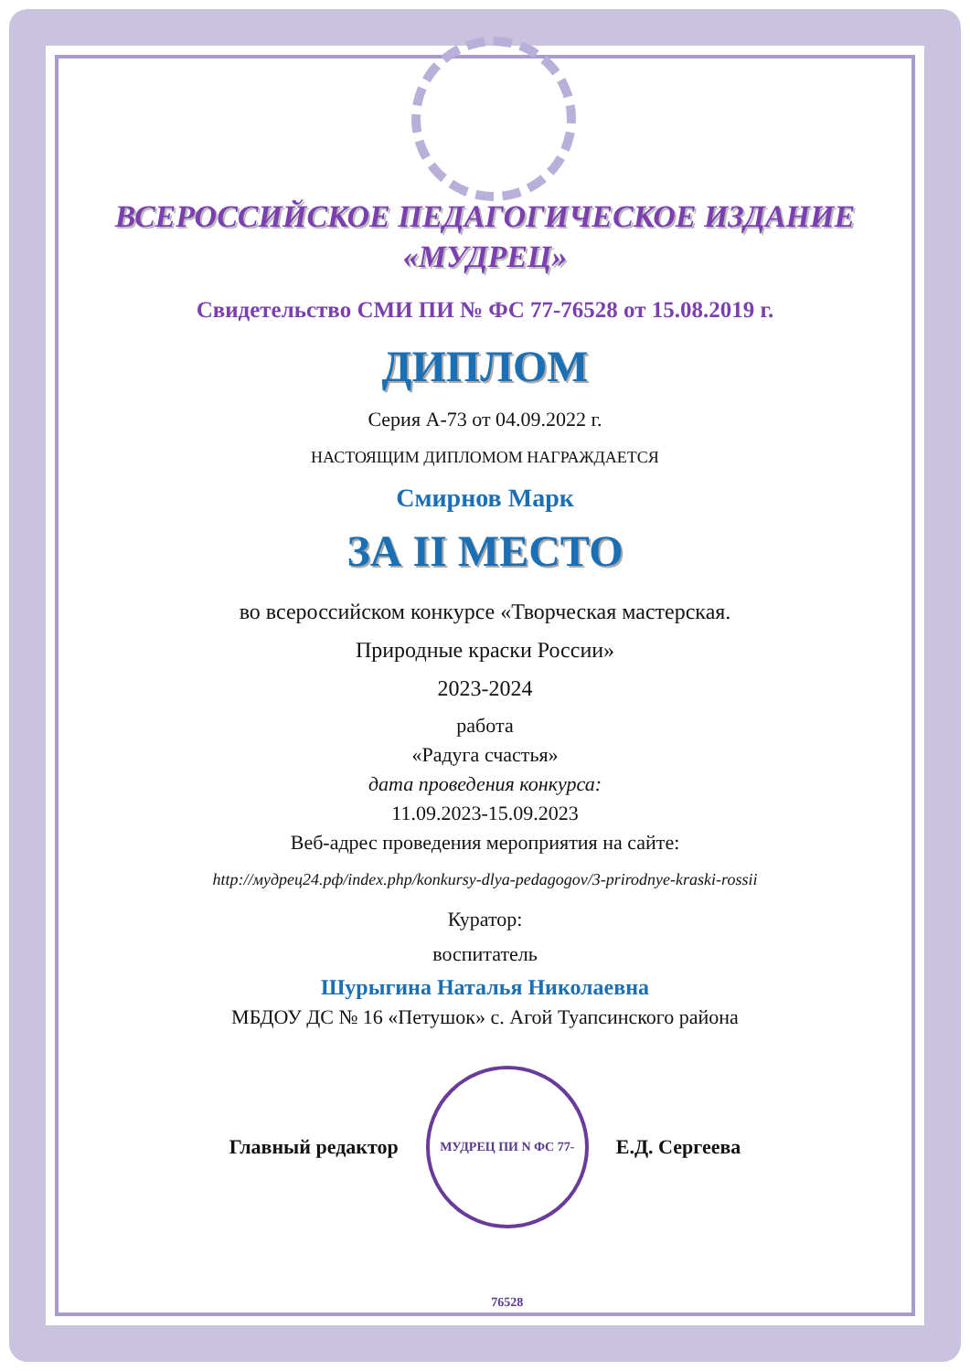ВСЕРОССИЙСКОЕ ПЕДАГОГИЧЕСКОЕ ИЗДАНИЕ
«МУДРЕЦ»
Свидетельство СМИ ПИ № ФС 77-76528 от 15.08.2019 г.
ДИПЛОМ
Серия А-73 от 04.09.2022 г.
НАСТОЯЩИМ ДИПЛОМОМ НАГРАЖДАЕТСЯ
Смирнов Марк
ЗА II МЕСТО
во всероссийском конкурсе «Творческая мастерская.
Природные краски России»
2023-2024
работа
«Радуга счастья»
дата проведения конкурса:
11.09.2023-15.09.2023
Веб-адрес проведения мероприятия на сайте:
http://мудрец24.рф/index.php/konkursy-dlya-pedagogov/3-prirodnye-kraski-rossii
Куратор:
воспитатель
Шурыгина Наталья Николаевна
МБДОУ ДС № 16 «Петушок» с. Агой Туапсинского района
Главный редактор МУДРЕЦ ПИ N ФС 77-76528 Е.Д. Сергеева